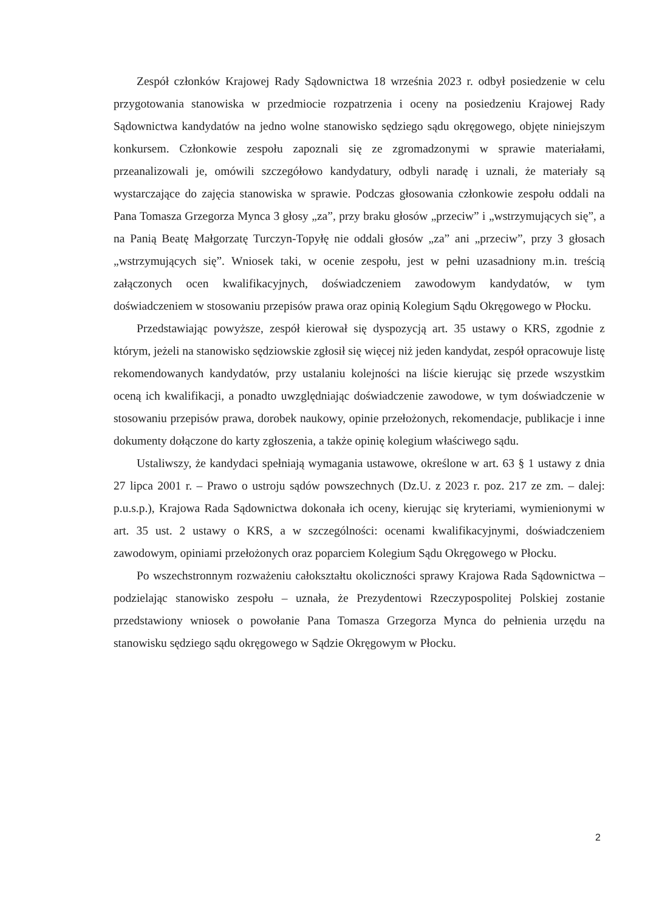Zespół członków Krajowej Rady Sądownictwa 18 września 2023 r. odbył posiedzenie w celu przygotowania stanowiska w przedmiocie rozpatrzenia i oceny na posiedzeniu Krajowej Rady Sądownictwa kandydatów na jedno wolne stanowisko sędziego sądu okręgowego, objęte niniejszym konkursem. Członkowie zespołu zapoznali się ze zgromadzonymi w sprawie materiałami, przeanalizowali je, omówili szczegółowo kandydatury, odbyli naradę i uznali, że materiały są wystarczające do zajęcia stanowiska w sprawie. Podczas głosowania członkowie zespołu oddali na Pana Tomasza Grzegorza Mynca 3 głosy „za”, przy braku głosów „przeciw” i „wstrzymujących się”, a na Panią Beatę Małgorzatę Turczyn-Topyłę nie oddali głosów „za” ani „przeciw”, przy 3 głosach „wstrzymujących się”. Wniosek taki, w ocenie zespołu, jest w pełni uzasadniony m.in. treścią załączonych ocen kwalifikacyjnych, doświadczeniem zawodowym kandydatów, w tym doświadczeniem w stosowaniu przepisów prawa oraz opinią Kolegium Sądu Okręgowego w Płocku.
Przedstawiając powyższe, zespół kierował się dyspozycją art. 35 ustawy o KRS, zgodnie z którym, jeżeli na stanowisko sędziowskie zgłosił się więcej niż jeden kandydat, zespół opracowuje listę rekomendowanych kandydatów, przy ustalaniu kolejności na liście kierując się przede wszystkim oceną ich kwalifikacji, a ponadto uwzględniając doświadczenie zawodowe, w tym doświadczenie w stosowaniu przepisów prawa, dorobek naukowy, opinie przełożonych, rekomendacje, publikacje i inne dokumenty dołączone do karty zgłoszenia, a także opinię kolegium właściwego sądu.
Ustaliwszy, że kandydaci spełniają wymagania ustawowe, określone w art. 63 § 1 ustawy z dnia 27 lipca 2001 r. – Prawo o ustroju sądów powszechnych (Dz.U. z 2023 r. poz. 217 ze zm. – dalej: p.u.s.p.), Krajowa Rada Sądownictwa dokonała ich oceny, kierując się kryteriami, wymienionymi w art. 35 ust. 2 ustawy o KRS, a w szczególności: ocenami kwalifikacyjnymi, doświadczeniem zawodowym, opiniami przełożonych oraz poparciem Kolegium Sądu Okręgowego w Płocku.
Po wszechstronnym rozważeniu całokształtu okoliczności sprawy Krajowa Rada Sądownictwa – podzielając stanowisko zespołu – uznała, że Prezydentowi Rzeczypospolitej Polskiej zostanie przedstawiony wniosek o powołanie Pana Tomasza Grzegorza Mynca do pełnienia urzędu na stanowisku sędziego sądu okręgowego w Sądzie Okręgowym w Płocku.
2